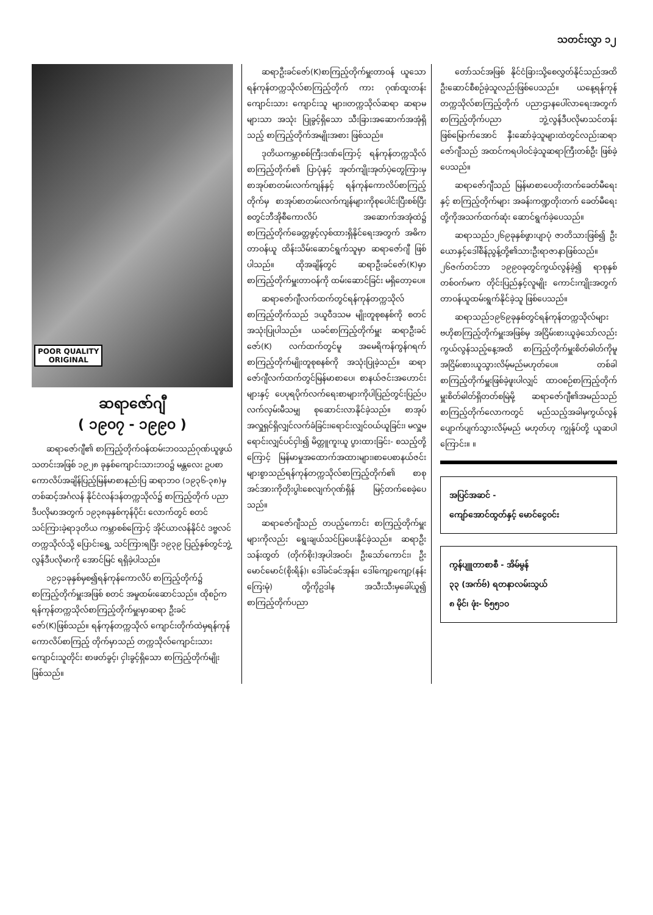သတင်းလွှာ ၁၂
POOR QUALITY
ORIGINAL
ဆရာဇော်ဂျီ
( ၁၉၀၇ - ၁၉၉၀ )
ဆရာဇော်ဂျီ၏ စာကြည့်တိုက်ဝန်ထမ်းဘဝသည်ဂုဏ်ယူဖွယ် သတင်းအဖြစ် ၁၉၂၈ ခုနှစ်ကျောင်းသားဘဝ၌ မန္တလေး ဥပစာကောလိပ်အချိန်ပြည့်မြန်မာစာနည်းပြ ဆရာဘဝ (၁၉၃၆-၃၈)မှတစ်ဆင့်အင်္ဂလန် နိုင်ငံလန်ဒန်တက္ကသိုလ်၌ စာကြည့်တိုက် ပညာဒီပလိုမာအတွက် ၁၉၃၈ခုနှစ်ကုန်ပိုင်း လောက်တွင် စတင်သင်ကြားခဲ့ရာဒုတိယ ကမ္ဘာစစ်ကြောင့် အိုင်ယာလန်နိုင်ငံ ဒဗ္ဗလင် တက္ကသိုလ်သို့ ပြောင်းရွှေ့ သင်ကြားရပြီး ၁၉၃၉ ပြည့်နှစ်တွင်ဘွဲ့လွန်ဒီပလိုမာကို အောင်မြင် ရရှိခဲ့ပါသည်။
၁၉၄၁ခုနှစ်မှစ၍ရန်ကုန်ကောလိပ် စာကြည့်တိုက်၌ စာကြည့်တိုက်မှူးအဖြစ် စတင် အမှုထမ်းဆောင်သည်။ ထိုစဉ်က ရန်ကုန်တက္ကသိုလ်စာကြည့်တိုက်မှူးမှာဆရာ ဦးခင်ဇော်(K)ဖြစ်သည်။ ရန်ကုန်တက္ကသိုလ် ကျောင်းတိုက်ထဲမှရန်ကုန်ကောလိပ်စာကြည့် တိုက်မှာသည် တက္ကသိုလ်ကျောင်းသား ကျောင်းသူတိုင်း စာဖတ်ခွင့်၊ ငှါးခွင့်ရှိသော စာကြည့်တိုက်မျိုးဖြစ်သည်။
ဆရာဦးခင်ဇော်(K)စာကြည့်တိုက်မှူးတာဝန် ယူသော ရန်ကုန်တက္ကသိုလ်စာကြည့်တိုက် ကား ဂုဏ်ထူးတန်းကျောင်းသား ကျောင်းသူ များ၊တက္ကသိုလ်ဆရာ ဆရာမများသာ အသုံး ပြုခွင့်ရှိသော သီးခြားအဆောက်အအုံရှိသည့် စာကြည့်တိုက်အမျိုးအစား ဖြစ်သည်။
ဒုတိယကမ္ဘာစစ်ကြီးဒဏ်ကြောင့် ရန်ကုန်တက္ကသိုလ်စာကြည့်တိုက်၏ ပြာပုံနှင့် အုတ်ကျိုးအုတ်ပဲ့တွေကြားမှ စာအုပ်စာတမ်းလက်ကျန်နှင့် ရန်ကုန်ကောလိပ်စာကြည့်တိုက်မှ စာအုပ်စာတမ်းလက်ကျန်များကိုစုပေါင်းပြီးစစ်ပြီးစတွင်ဘီအိုစီကောလိပ် အဆောက်အအုံထဲ၌ စာကြည့်တိုက်ခေတ္တဖွင့်လှစ်ထားရှိနိုင်ရေးအတွက် အဓိကတာဝန်ယူ ထိန်းသိမ်းဆောင်ရွက်သူမှာ ဆရာဇော်ဂျီ ဖြစ်ပါသည်။ ထိုအချိန်တွင် ဆရာဦးခင်ဇော်(K)မှာ စာကြည့်တိုက်မှူးတာဝန်ကို ထမ်းဆောင်ခြင်း မရှိတော့ပေ။
ဆရာဇော်ဂျီလက်ထက်တွင်ရန်ကုန်တက္ကသိုလ်စာကြည့်တိုက်သည် ဒယူဝီဒသမ မျိုးတူစုစနစ်ကို စတင်အသုံးပြုပါသည်။ ယခင်စာကြည့်တိုက်မှူး ဆရာဦးခင်ဇော်(K) လက်ထက်တွင်မူ အမေရိကန်ကွန်ဂရက်စာကြည့်တိုက်မျိုးတူစုစနစ်ကို အသုံးပြုခဲ့သည်။ ဆရာဇော်ဂျီလက်ထက်တွင်မြန်မာစာပေ၊ စာနယ်ဇင်းအဟောင်းများနှင့် ပေပုရပိုက်လက်ရေးစာများကိုပါပြည်တွင်းပြည်ပလက်လှမ်းမီသမျှ စုဆောင်းလာနိုင်ခဲ့သည်။ စာအုပ်အလှူရှင်ရှိလျှင်လက်ခံခြင်း၊ရောင်းလျှင်ဝယ်ယူခြင်း၊ မလှူမရောင်းလျှင်ပင်ငှါး၍ မိတ္တူကူးယူ ပွားထားခြင်း- စသည့်တို့ကြောင့် မြန်မာမှုအထောက်အထားများ၊စာပေစာနယ်ဇင်းများစွာသည်ရန်ကုန်တက္ကသိုလ်စာကြည့်တိုက်၏ စာစုအင်အားကိုတိုးပွါးစေလျက်ဂုဏ်ရှိန် မြင့်တက်စေခဲ့ပေသည်။
ဆရာဇော်ဂျီသည် တပည့်ကောင်း စာကြည့်တိုက်မှူးများကိုလည်း ရွေးချယ်သင်ပြပေးနိုင်ခဲ့သည်။ ဆရာဦးသန်းထွတ် (တိုက်စိုး)အုပါအဝင်၊ ဦးသော်ကောင်း၊ ဦးမောင်မောင်(စိုးရိန်)၊ ဒေါ်ခင်ခင်အုန်း၊ ဒေါ်ကျော့ကျော့(နန်းကြေးမုံ) တို့ကိုဥဒါန အသီးသီးမှခေါ်ယူ၍ စာကြည့်တိုက်ပညာ
တော်သင်အဖြစ် နိုင်ငံခြားသို့စေလွှတ်နိုင်သည်အထိ ဦးဆောင်စီစဉ်ခဲ့သူလည်းဖြစ်ပေသည်။ ယနေ့ရန်ကုန်တက္ကသိုလ်စာကြည့်တိုက် ပညာဌာနပေါ်လာရေးအတွက် စာကြည့်တိုက်ပညာ ဘွဲ့လွန်ဒီပလိုမာသင်တန်းဖြစ်မြောက်အောင် နှီးဆော်ခဲ့သူများထဲတွင်လည်းဆရာဇော်ဂျီသည် အထင်ကရပါဝင်ခဲ့သူဆရာကြီးတစ်ဦး ဖြစ်ခဲ့ပေသည်။
ဆရာဇော်ဂျီသည် မြန်မာစာပေတိုးတက်ခေတ်မီရေးနှင့် စာကြည့်တိုက်များ အခန်းကဏ္ဍတိုးတက် ခေတ်မီရေးတို့ကိုအသက်ထက်ဆုံး ဆောင်ရွက်ခဲ့ပေသည်။
ဆရာသည်၁၂၆၉ခုနှစ်ဖွားပျာပုံ ဇာတိသားဖြစ်၍ ဦးယောနှင့်ဒေါ်စိန်ညွန့်တို့၏သားဦးရာဇာနာဖြစ်သည်။ ၂၆ဇက်တင်ဘာ ၁၉၉၀ခုတွင်ကွယ်လွန်ခဲ့၍ ရာစုနှစ်တစ်ဝက်မက တိုင်းပြည်နှင့်လူမျိုး ကောင်းကျိုးအတွက် တာဝန်ယူထမ်းရွက်နိုင်ခဲ့သူ ဖြစ်ပေသည်။
ဆရာသည်၁၉၆၉ခုနှစ်တွင်ရန်ကုန်တက္ကသိုလ်များဗဟိုစာကြည့်တိုက်မှူးအဖြစ်မှ အငြိမ်းစားယူခဲ့သော်လည်း ကွယ်လွန်သည့်နေ့အထိ စာကြည့်တိုက်မှူးစိတ်ဓါတ်ကိုမူ အငြိမ်းစားယူသွားလိမ့်မည်မဟုတ်ပေ။ တစ်ခါစာကြည့်တိုက်မှူးဖြစ်ခဲ့ဖူးပါလျှင် ထာဝစဉ်စာကြည့်တိုက်မှူးစိတ်ဓါတ်ရှိတတ်စမြဲမို့ ဆရာဇော်ဂျီ၏အမည်သည်စာကြည့်တိုက်လောကတွင် မည်သည့်အခါမှကွယ်လွန်ပျောက်ပျက်သွားလိမ့်မည် မဟုတ်ဟု ကျွန်ုပ်တို့ ယူဆပါကြောင်း။ ။
အပြင်အဆင် -
ကျော်အောင်ထွတ်နှင့် မောင်ငွေဝင်း
ကွန်ပျူတာစာစီ - အိမ်မွန်
၃၃ (အက်ဗ်) ရတနာလမ်းသွယ်
၈ မိုင်၊ ဖုံး- ၆၅၅၁၀